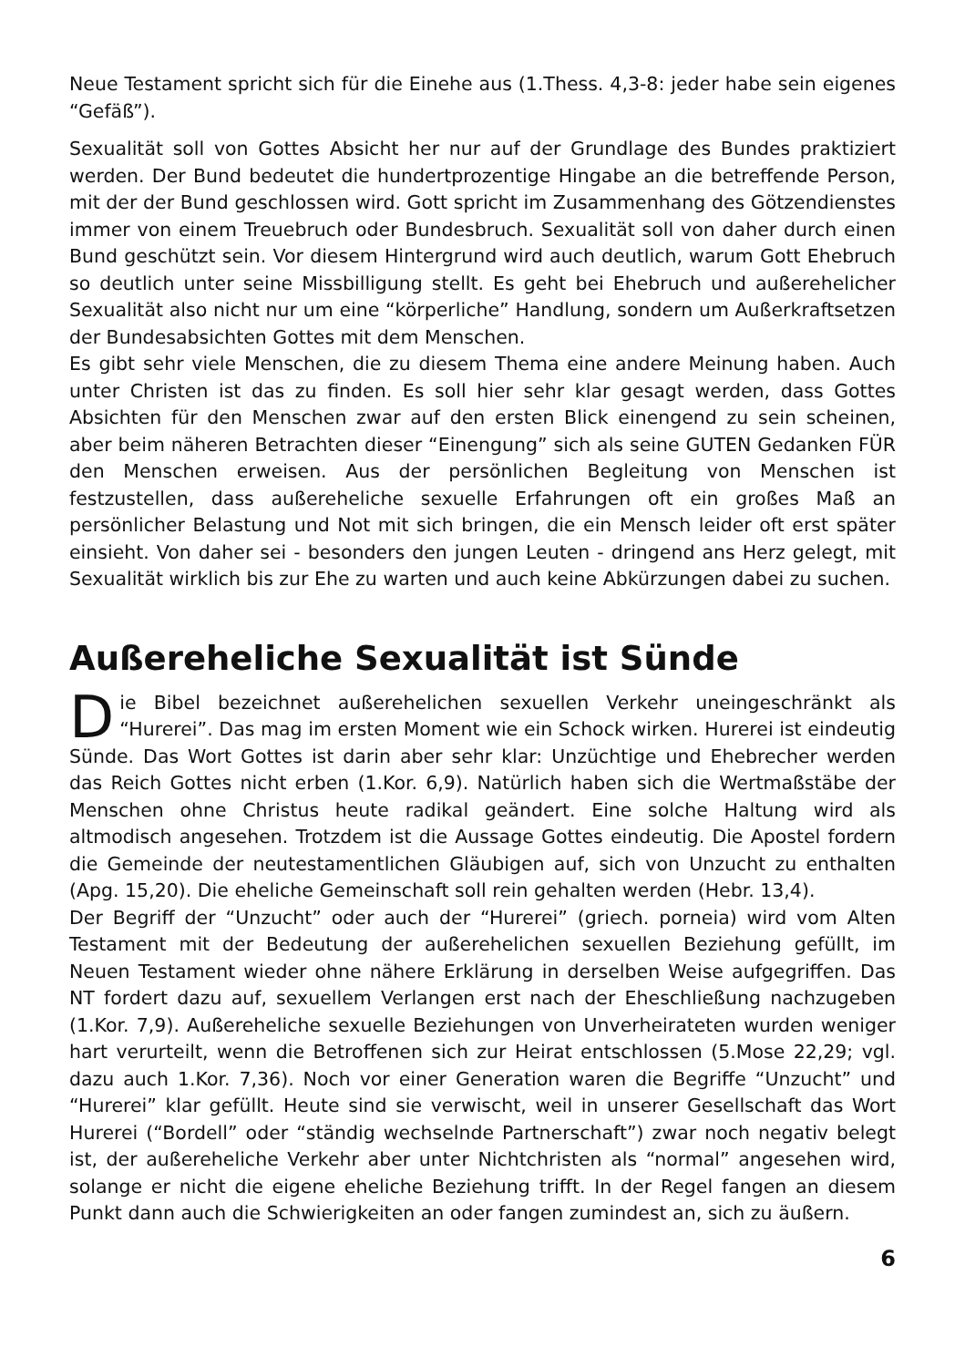Neue Testament spricht sich für die Einehe aus (1.Thess. 4,3-8: jeder habe sein eigenes “Gefäß”).
Sexualität soll von Gottes Absicht her nur auf der Grundlage des Bundes praktiziert werden. Der Bund bedeutet die hundertprozentige Hingabe an die betreffende Person, mit der der Bund geschlossen wird. Gott spricht im Zusammenhang des Götzendienstes immer von einem Treuebruch oder Bundesbruch. Sexualität soll von daher durch einen Bund geschützt sein. Vor diesem Hintergrund wird auch deutlich, warum Gott Ehebruch so deutlich unter seine Missbilligung stellt. Es geht bei Ehebruch und außerehelicher Sexualität also nicht nur um eine “körperliche” Handlung, sondern um Außerkraftsetzen der Bundesabsichten Gottes mit dem Menschen.
Es gibt sehr viele Menschen, die zu diesem Thema eine andere Meinung haben. Auch unter Christen ist das zu finden. Es soll hier sehr klar gesagt werden, dass Gottes Absichten für den Menschen zwar auf den ersten Blick einengend zu sein scheinen, aber beim näheren Betrachten dieser “Einengung” sich als seine GUTEN Gedanken FÜR den Menschen erweisen. Aus der persönlichen Begleitung von Menschen ist festzustellen, dass außereheliche sexuelle Erfahrungen oft ein großes Maß an persönlicher Belastung und Not mit sich bringen, die ein Mensch leider oft erst später einsieht. Von daher sei - besonders den jungen Leuten - dringend ans Herz gelegt, mit Sexualität wirklich bis zur Ehe zu warten und auch keine Abkürzungen dabei zu suchen.
Außereheliche Sexualität ist Sünde
Die Bibel bezeichnet außerehelichen sexuellen Verkehr uneingeschränkt als “Hurerei”. Das mag im ersten Moment wie ein Schock wirken. Hurerei ist eindeutig Sünde. Das Wort Gottes ist darin aber sehr klar: Unzüchtige und Ehebrecher werden das Reich Gottes nicht erben (1.Kor. 6,9). Natürlich haben sich die Wertmaßstäbe der Menschen ohne Christus heute radikal geändert. Eine solche Haltung wird als altmodisch angesehen. Trotzdem ist die Aussage Gottes eindeutig. Die Apostel fordern die Gemeinde der neutestamentlichen Gläubigen auf, sich von Unzucht zu enthalten (Apg. 15,20). Die eheliche Gemeinschaft soll rein gehalten werden (Hebr. 13,4).
Der Begriff der “Unzucht” oder auch der “Hurerei” (griech. porneia) wird vom Alten Testament mit der Bedeutung der außerehelichen sexuellen Beziehung gefüllt, im Neuen Testament wieder ohne nähere Erklärung in derselben Weise aufgegriffen. Das NT fordert dazu auf, sexuellem Verlangen erst nach der Eheschließung nachzugeben (1.Kor. 7,9). Außereheliche sexuelle Beziehungen von Unverheirateten wurden weniger hart verurteilt, wenn die Betroffenen sich zur Heirat entschlossen (5.Mose 22,29; vgl. dazu auch 1.Kor. 7,36). Noch vor einer Generation waren die Begriffe “Unzucht” und “Hurerei” klar gefüllt. Heute sind sie verwischt, weil in unserer Gesellschaft das Wort Hurerei (“Bordell” oder “ständig wechselnde Partnerschaft”) zwar noch negativ belegt ist, der außereheliche Verkehr aber unter Nichtchristen als “normal” angesehen wird, solange er nicht die eigene eheliche Beziehung trifft. In der Regel fangen an diesem Punkt dann auch die Schwierigkeiten an oder fangen zumindest an, sich zu äußern.
6